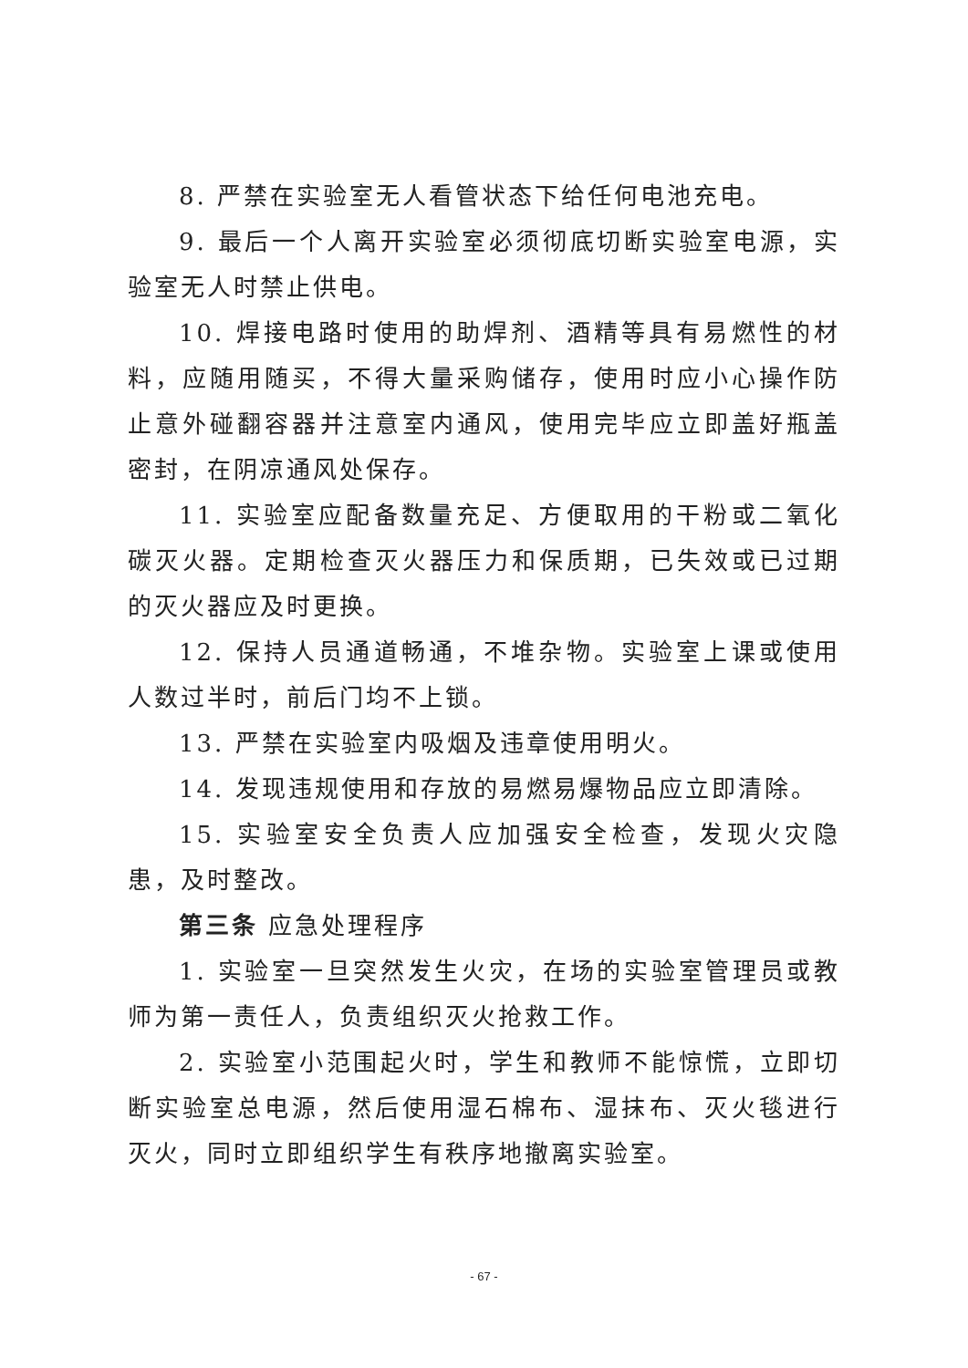8. 严禁在实验室无人看管状态下给任何电池充电。
9. 最后一个人离开实验室必须彻底切断实验室电源，实验室无人时禁止供电。
10. 焊接电路时使用的助焊剂、酒精等具有易燃性的材料，应随用随买，不得大量采购储存，使用时应小心操作防止意外碰翻容器并注意室内通风，使用完毕应立即盖好瓶盖密封，在阴凉通风处保存。
11. 实验室应配备数量充足、方便取用的干粉或二氧化碳灭火器。定期检查灭火器压力和保质期，已失效或已过期的灭火器应及时更换。
12. 保持人员通道畅通，不堆杂物。实验室上课或使用人数过半时，前后门均不上锁。
13. 严禁在实验室内吸烟及违章使用明火。
14. 发现违规使用和存放的易燃易爆物品应立即清除。
15. 实验室安全负责人应加强安全检查，发现火灾隐患，及时整改。
第三条 应急处理程序
1. 实验室一旦突然发生火灾，在场的实验室管理员或教师为第一责任人，负责组织灭火抢救工作。
2. 实验室小范围起火时，学生和教师不能惊慌，立即切断实验室总电源，然后使用湿石棉布、湿抹布、灭火毯进行灭火，同时立即组织学生有秩序地撤离实验室。
- 67 -